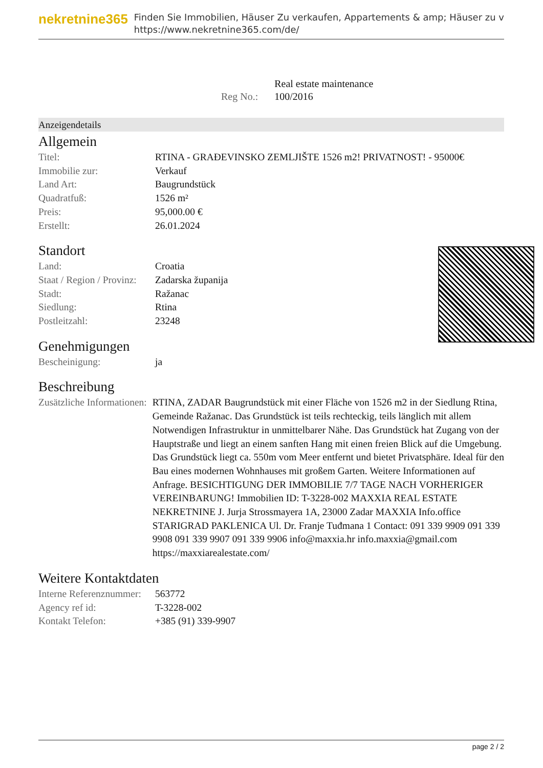nekretnine365
Finden Sie Immobilien, Häuser Zu verkaufen, Appartements & amp; Häuser zu v
https://www.nekretnine365.com/de/
| | Real estate maintenance |
| Reg No.: | 100/2016 |
Anzeigendetails
Allgemein
| Titel: | RTINA - GRAĐEVINSKO ZEMLJIŠTE 1526 m2! PRIVATNOST! - 95000€ |
| Immobilie zur: | Verkauf |
| Land Art: | Baugrundstück |
| Quadratfuß: | 1526 m² |
| Preis: | 95,000.00 € |
| Erstellt: | 26.01.2024 |
Standort
| Land: | Croatia |
| Staat / Region / Provinz: | Zadarska županija |
| Stadt: | Ražanac |
| Siedlung: | Rtina |
| Postleitzahl: | 23248 |
Genehmigungen
| Bescheinigung: | ja |
Beschreibung
| Zusätzliche Informationen: | RTINA, ZADAR Baugrundstück mit einer Fläche von 1526 m2 in der Siedlung Rtina, Gemeinde Ražanac. Das Grundstück ist teils rechteckig, teils länglich mit allem Notwendigen Infrastruktur in unmittelbarer Nähe. Das Grundstück hat Zugang von der Hauptstraße und liegt an einem sanften Hang mit einen freien Blick auf die Umgebung. Das Grundstück liegt ca. 550m vom Meer entfernt und bietet Privatsphäre. Ideal für den Bau eines modernen Wohnhauses mit großem Garten. Weitere Informationen auf Anfrage. BESICHTIGUNG DER IMMOBILIE 7/7 TAGE NACH VORHERIGER VEREINBARUNG! Immobilien ID: T-3228-002 MAXXIA REAL ESTATE NEKRETNINE J. Jurja Strossmayera 1A, 23000 Zadar MAXXIA Info.office STARIGRAD PAKLENICA Ul. Dr. Franje Tuđmana 1 Contact: 091 339 9909 091 339 9908 091 339 9907 091 339 9906 info@maxxia.hr info.maxxia@gmail.com https://maxxiarealestate.com/ |
Weitere Kontaktdaten
| Interne Referenznummer: | 563772 |
| Agency ref id: | T-3228-002 |
| Kontakt Telefon: | +385 (91) 339-9907 |
page 2 / 2